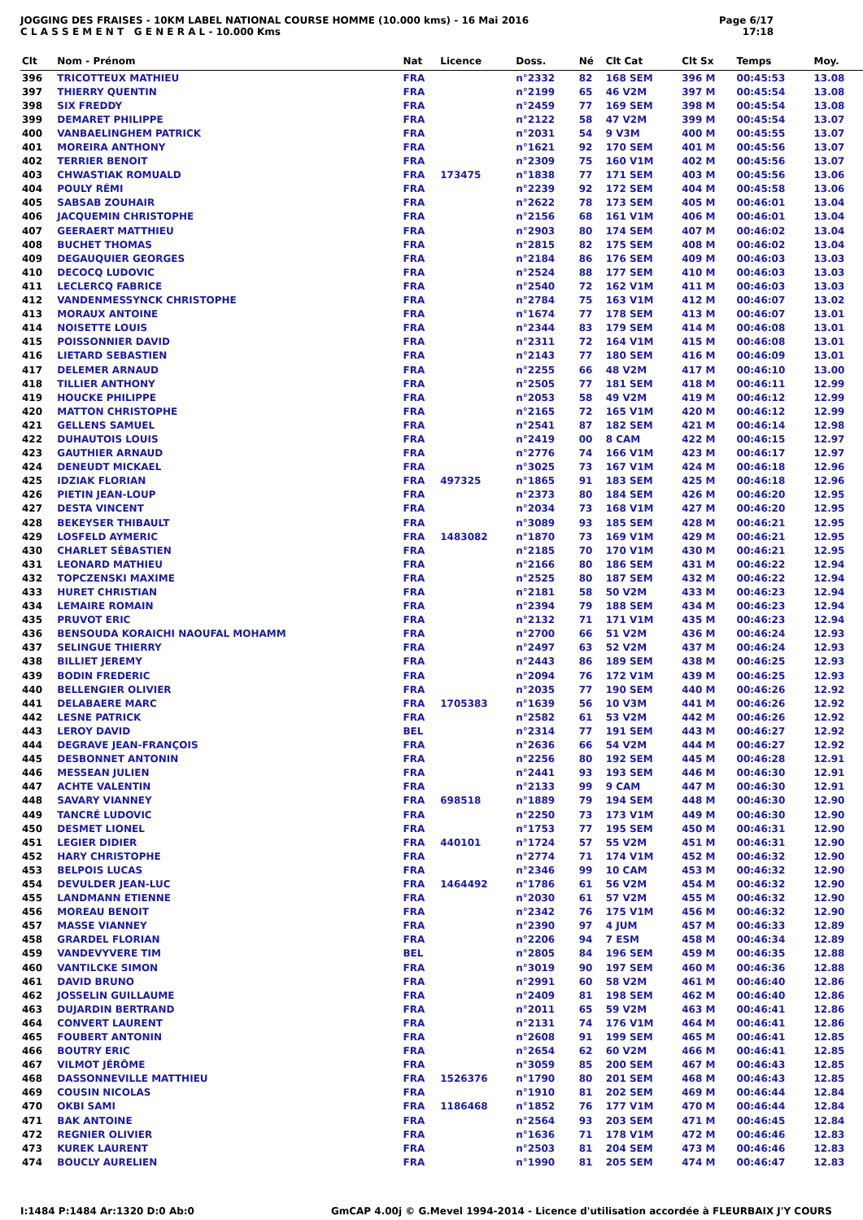JOGGING DES FRAISES - 10KM LABEL NATIONAL COURSE HOMME (10.000 kms) - 16 Mai 2016
C L A S S E M E N T G E N E R A L - 10.000 Kms
Page 6/17
17:18
| Clt | Nom - Prénom | Nat | Licence | Doss. | Né | Clt Cat | Clt Sx | Temps | Moy. |
| --- | --- | --- | --- | --- | --- | --- | --- | --- | --- |
| 396 | TRICOTTEUX MATHIEU | FRA | | n°2332 | 82 | 168 SEM | 396 M | 00:45:53 | 13.08 |
| 397 | THIERRY QUENTIN | FRA | | n°2199 | 65 | 46 V2M | 397 M | 00:45:54 | 13.08 |
| 398 | SIX FREDDY | FRA | | n°2459 | 77 | 169 SEM | 398 M | 00:45:54 | 13.08 |
| 399 | DEMARET PHILIPPE | FRA | | n°2122 | 58 | 47 V2M | 399 M | 00:45:54 | 13.07 |
| 400 | VANBAELINGHEM PATRICK | FRA | | n°2031 | 54 | 9 V3M | 400 M | 00:45:55 | 13.07 |
| 401 | MOREIRA ANTHONY | FRA | | n°1621 | 92 | 170 SEM | 401 M | 00:45:56 | 13.07 |
| 402 | TERRIER BENOIT | FRA | | n°2309 | 75 | 160 V1M | 402 M | 00:45:56 | 13.07 |
| 403 | CHWASTIAK ROMUALD | FRA | 173475 | n°1838 | 77 | 171 SEM | 403 M | 00:45:56 | 13.06 |
| 404 | POULY RÉMI | FRA | | n°2239 | 92 | 172 SEM | 404 M | 00:45:58 | 13.06 |
| 405 | SABSAB ZOUHAIR | FRA | | n°2622 | 78 | 173 SEM | 405 M | 00:46:01 | 13.04 |
| 406 | JACQUEMIN CHRISTOPHE | FRA | | n°2156 | 68 | 161 V1M | 406 M | 00:46:01 | 13.04 |
| 407 | GEERAERT MATTHIEU | FRA | | n°2903 | 80 | 174 SEM | 407 M | 00:46:02 | 13.04 |
| 408 | BUCHET THOMAS | FRA | | n°2815 | 82 | 175 SEM | 408 M | 00:46:02 | 13.04 |
| 409 | DEGAUQUIER GEORGES | FRA | | n°2184 | 86 | 176 SEM | 409 M | 00:46:03 | 13.03 |
| 410 | DECOCQ LUDOVIC | FRA | | n°2524 | 88 | 177 SEM | 410 M | 00:46:03 | 13.03 |
| 411 | LECLERCQ FABRICE | FRA | | n°2540 | 72 | 162 V1M | 411 M | 00:46:03 | 13.03 |
| 412 | VANDENMESSYNCK CHRISTOPHE | FRA | | n°2784 | 75 | 163 V1M | 412 M | 00:46:07 | 13.02 |
| 413 | MORAUX ANTOINE | FRA | | n°1674 | 77 | 178 SEM | 413 M | 00:46:07 | 13.01 |
| 414 | NOISETTE LOUIS | FRA | | n°2344 | 83 | 179 SEM | 414 M | 00:46:08 | 13.01 |
| 415 | POISSONNIER DAVID | FRA | | n°2311 | 72 | 164 V1M | 415 M | 00:46:08 | 13.01 |
| 416 | LIETARD SEBASTIEN | FRA | | n°2143 | 77 | 180 SEM | 416 M | 00:46:09 | 13.01 |
| 417 | DELEMER ARNAUD | FRA | | n°2255 | 66 | 48 V2M | 417 M | 00:46:10 | 13.00 |
| 418 | TILLIER ANTHONY | FRA | | n°2505 | 77 | 181 SEM | 418 M | 00:46:11 | 12.99 |
| 419 | HOUCKE PHILIPPE | FRA | | n°2053 | 58 | 49 V2M | 419 M | 00:46:12 | 12.99 |
| 420 | MATTON CHRISTOPHE | FRA | | n°2165 | 72 | 165 V1M | 420 M | 00:46:12 | 12.99 |
| 421 | GELLENS SAMUEL | FRA | | n°2541 | 87 | 182 SEM | 421 M | 00:46:14 | 12.98 |
| 422 | DUHAUTOIS LOUIS | FRA | | n°2419 | 00 | 8 CAM | 422 M | 00:46:15 | 12.97 |
| 423 | GAUTHIER ARNAUD | FRA | | n°2776 | 74 | 166 V1M | 423 M | 00:46:17 | 12.97 |
| 424 | DENEUDT MICKAEL | FRA | | n°3025 | 73 | 167 V1M | 424 M | 00:46:18 | 12.96 |
| 425 | IDZIAK FLORIAN | FRA | 497325 | n°1865 | 91 | 183 SEM | 425 M | 00:46:18 | 12.96 |
| 426 | PIETIN JEAN-LOUP | FRA | | n°2373 | 80 | 184 SEM | 426 M | 00:46:20 | 12.95 |
| 427 | DESTA VINCENT | FRA | | n°2034 | 73 | 168 V1M | 427 M | 00:46:20 | 12.95 |
| 428 | BEKEYSER THIBAULT | FRA | | n°3089 | 93 | 185 SEM | 428 M | 00:46:21 | 12.95 |
| 429 | LOSFELD AYMERIC | FRA | 1483082 | n°1870 | 73 | 169 V1M | 429 M | 00:46:21 | 12.95 |
| 430 | CHARLET SÉBASTIEN | FRA | | n°2185 | 70 | 170 V1M | 430 M | 00:46:21 | 12.95 |
| 431 | LEONARD MATHIEU | FRA | | n°2166 | 80 | 186 SEM | 431 M | 00:46:22 | 12.94 |
| 432 | TOPCZENSKI MAXIME | FRA | | n°2525 | 80 | 187 SEM | 432 M | 00:46:22 | 12.94 |
| 433 | HURET CHRISTIAN | FRA | | n°2181 | 58 | 50 V2M | 433 M | 00:46:23 | 12.94 |
| 434 | LEMAIRE ROMAIN | FRA | | n°2394 | 79 | 188 SEM | 434 M | 00:46:23 | 12.94 |
| 435 | PRUVOT ERIC | FRA | | n°2132 | 71 | 171 V1M | 435 M | 00:46:23 | 12.94 |
| 436 | BENSOUDA KORAICHI NAOUFAL MOHAMM | FRA | | n°2700 | 66 | 51 V2M | 436 M | 00:46:24 | 12.93 |
| 437 | SELINGUE THIERRY | FRA | | n°2497 | 63 | 52 V2M | 437 M | 00:46:24 | 12.93 |
| 438 | BILLIET JEREMY | FRA | | n°2443 | 86 | 189 SEM | 438 M | 00:46:25 | 12.93 |
| 439 | BODIN FREDERIC | FRA | | n°2094 | 76 | 172 V1M | 439 M | 00:46:25 | 12.93 |
| 440 | BELLENGIER OLIVIER | FRA | | n°2035 | 77 | 190 SEM | 440 M | 00:46:26 | 12.92 |
| 441 | DELABAERE MARC | FRA | 1705383 | n°1639 | 56 | 10 V3M | 441 M | 00:46:26 | 12.92 |
| 442 | LESNE PATRICK | FRA | | n°2582 | 61 | 53 V2M | 442 M | 00:46:26 | 12.92 |
| 443 | LEROY DAVID | BEL | | n°2314 | 77 | 191 SEM | 443 M | 00:46:27 | 12.92 |
| 444 | DEGRAVE JEAN-FRANÇOIS | FRA | | n°2636 | 66 | 54 V2M | 444 M | 00:46:27 | 12.92 |
| 445 | DESBONNET ANTONIN | FRA | | n°2256 | 80 | 192 SEM | 445 M | 00:46:28 | 12.91 |
| 446 | MESSEAN JULIEN | FRA | | n°2441 | 93 | 193 SEM | 446 M | 00:46:30 | 12.91 |
| 447 | ACHTE VALENTIN | FRA | | n°2133 | 99 | 9 CAM | 447 M | 00:46:30 | 12.91 |
| 448 | SAVARY VIANNEY | FRA | 698518 | n°1889 | 79 | 194 SEM | 448 M | 00:46:30 | 12.90 |
| 449 | TANCRÉ LUDOVIC | FRA | | n°2250 | 73 | 173 V1M | 449 M | 00:46:30 | 12.90 |
| 450 | DESMET LIONEL | FRA | | n°1753 | 77 | 195 SEM | 450 M | 00:46:31 | 12.90 |
| 451 | LEGIER DIDIER | FRA | 440101 | n°1724 | 57 | 55 V2M | 451 M | 00:46:31 | 12.90 |
| 452 | HARY CHRISTOPHE | FRA | | n°2774 | 71 | 174 V1M | 452 M | 00:46:32 | 12.90 |
| 453 | BELPOIS LUCAS | FRA | | n°2346 | 99 | 10 CAM | 453 M | 00:46:32 | 12.90 |
| 454 | DEVULDER JEAN-LUC | FRA | 1464492 | n°1786 | 61 | 56 V2M | 454 M | 00:46:32 | 12.90 |
| 455 | LANDMANN ETIENNE | FRA | | n°2030 | 61 | 57 V2M | 455 M | 00:46:32 | 12.90 |
| 456 | MOREAU BENOIT | FRA | | n°2342 | 76 | 175 V1M | 456 M | 00:46:32 | 12.90 |
| 457 | MASSE VIANNEY | FRA | | n°2390 | 97 | 4 JUM | 457 M | 00:46:33 | 12.89 |
| 458 | GRARDEL FLORIAN | FRA | | n°2206 | 94 | 7 ESM | 458 M | 00:46:34 | 12.89 |
| 459 | VANDEVYVERE TIM | BEL | | n°2805 | 84 | 196 SEM | 459 M | 00:46:35 | 12.88 |
| 460 | VANTILCKE SIMON | FRA | | n°3019 | 90 | 197 SEM | 460 M | 00:46:36 | 12.88 |
| 461 | DAVID BRUNO | FRA | | n°2991 | 60 | 58 V2M | 461 M | 00:46:40 | 12.86 |
| 462 | JOSSELIN GUILLAUME | FRA | | n°2409 | 81 | 198 SEM | 462 M | 00:46:40 | 12.86 |
| 463 | DUJARDIN BERTRAND | FRA | | n°2011 | 65 | 59 V2M | 463 M | 00:46:41 | 12.86 |
| 464 | CONVERT LAURENT | FRA | | n°2131 | 74 | 176 V1M | 464 M | 00:46:41 | 12.86 |
| 465 | FOUBERT ANTONIN | FRA | | n°2608 | 91 | 199 SEM | 465 M | 00:46:41 | 12.85 |
| 466 | BOUTRY ERIC | FRA | | n°2654 | 62 | 60 V2M | 466 M | 00:46:41 | 12.85 |
| 467 | VILMOT JÉRÔME | FRA | | n°3059 | 85 | 200 SEM | 467 M | 00:46:43 | 12.85 |
| 468 | DASSONNEVILLE MATTHIEU | FRA | 1526376 | n°1790 | 80 | 201 SEM | 468 M | 00:46:43 | 12.85 |
| 469 | COUSIN NICOLAS | FRA | | n°1910 | 81 | 202 SEM | 469 M | 00:46:44 | 12.84 |
| 470 | OKBI SAMI | FRA | 1186468 | n°1852 | 76 | 177 V1M | 470 M | 00:46:44 | 12.84 |
| 471 | BAK ANTOINE | FRA | | n°2564 | 93 | 203 SEM | 471 M | 00:46:45 | 12.84 |
| 472 | REGNIER OLIVIER | FRA | | n°1636 | 71 | 178 V1M | 472 M | 00:46:46 | 12.83 |
| 473 | KUREK LAURENT | FRA | | n°2503 | 81 | 204 SEM | 473 M | 00:46:46 | 12.83 |
| 474 | BOUCLY AURELIEN | FRA | | n°1990 | 81 | 205 SEM | 474 M | 00:46:47 | 12.83 |
I:1484 P:1484 Ar:1320 D:0 Ab:0 GmCAP 4.00j © G.Mevel 1994-2014 - Licence d'utilisation accordée à FLEURBAIX J'Y COURS